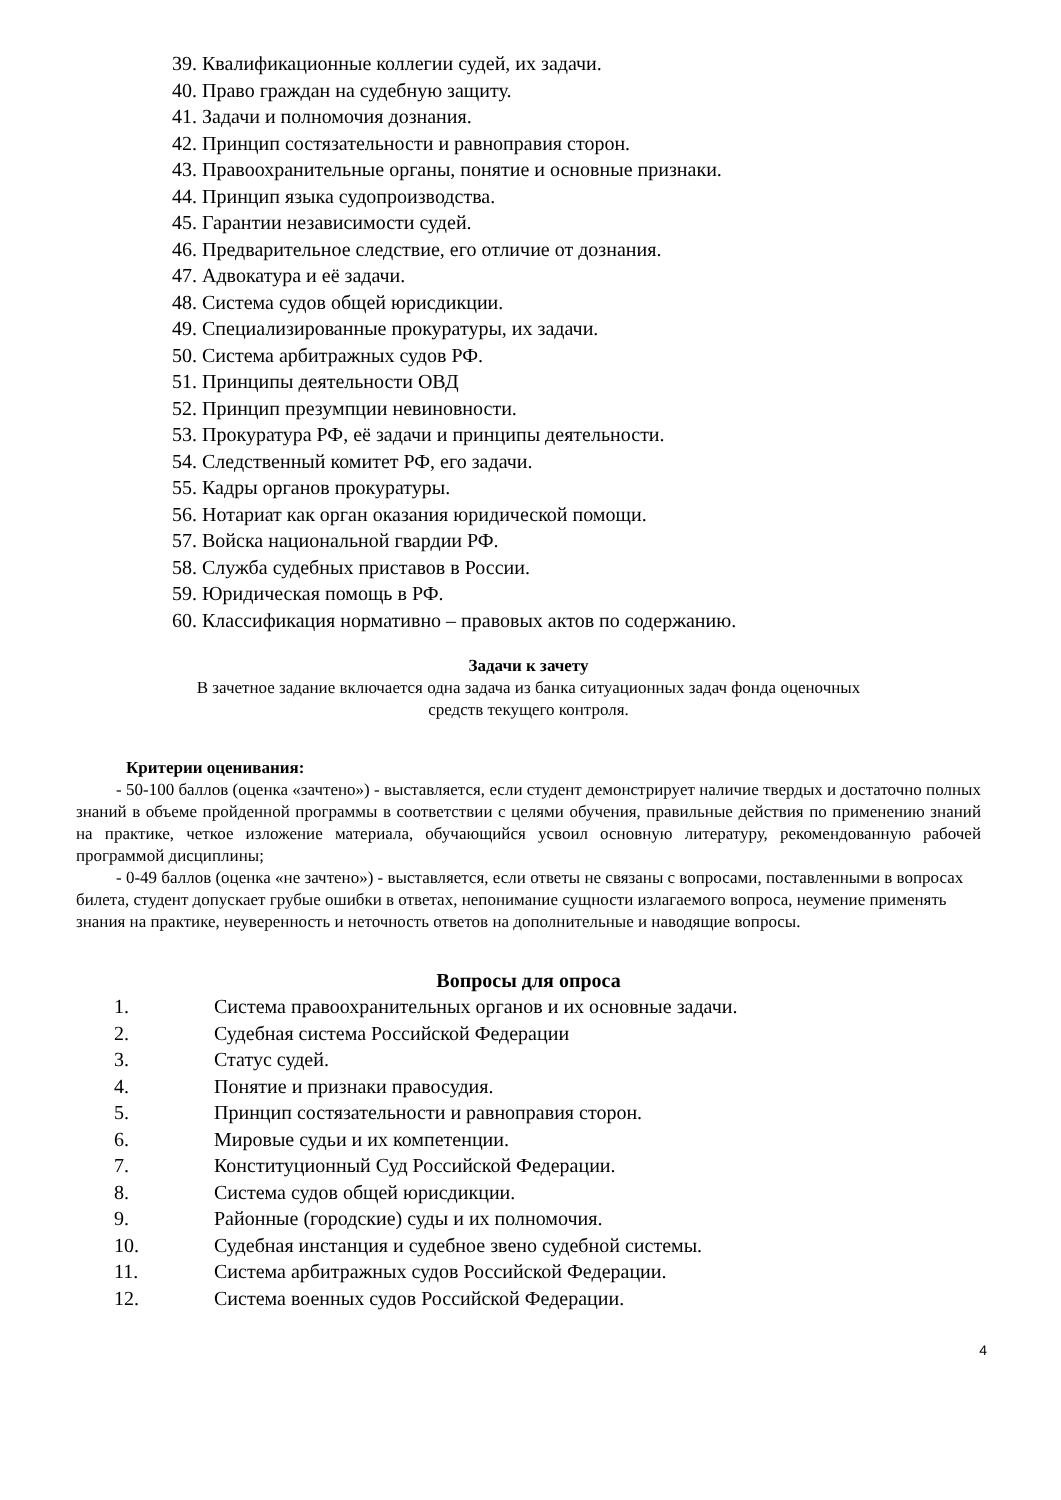39. Квалификационные коллегии судей, их задачи.
40. Право граждан на судебную защиту.
41. Задачи и полномочия дознания.
42. Принцип состязательности и равноправия сторон.
43. Правоохранительные органы, понятие и основные признаки.
44. Принцип языка судопроизводства.
45. Гарантии независимости судей.
46. Предварительное следствие, его отличие от дознания.
47. Адвокатура и её задачи.
48. Система судов общей юрисдикции.
49. Специализированные прокуратуры, их задачи.
50. Система арбитражных судов РФ.
51. Принципы деятельности ОВД
52. Принцип презумпции невиновности.
53. Прокуратура РФ, её задачи и принципы деятельности.
54. Следственный комитет РФ, его задачи.
55. Кадры органов прокуратуры.
56. Нотариат как орган оказания юридической помощи.
57. Войска национальной гвардии РФ.
58. Служба судебных приставов в России.
59. Юридическая помощь в РФ.
60. Классификация нормативно – правовых актов по содержанию.
Задачи к зачету
В зачетное задание включается одна задача из банка ситуационных задач фонда оценочных
средств текущего контроля.
Критерии оценивания:
- 50-100 баллов (оценка «зачтено») - выставляется, если студент демонстрирует наличие твердых и достаточно полных знаний в объеме пройденной программы в соответствии с целями обучения, правильные действия по применению знаний на практике, четкое изложение материала, обучающийся усвоил основную литературу, рекомендованную рабочей программой дисциплины;
- 0-49 баллов (оценка «не зачтено») - выставляется, если ответы не связаны с вопросами, поставленными в вопросах билета, студент допускает грубые ошибки в ответах, непонимание сущности излагаемого вопроса, неумение применять знания на практике, неуверенность и неточность ответов на дополнительные и наводящие вопросы.
Вопросы для опроса
1. Система правоохранительных органов и их основные задачи.
2. Судебная система Российской Федерации
3. Статус судей.
4. Понятие и признаки правосудия.
5. Принцип состязательности и равноправия сторон.
6. Мировые судьи и их компетенции.
7. Конституционный Суд Российской Федерации.
8. Система судов общей юрисдикции.
9. Районные (городские) суды и их полномочия.
10. Судебная инстанция и судебное звено судебной системы.
11. Система арбитражных судов Российской Федерации.
12. Система военных судов Российской Федерации.
4